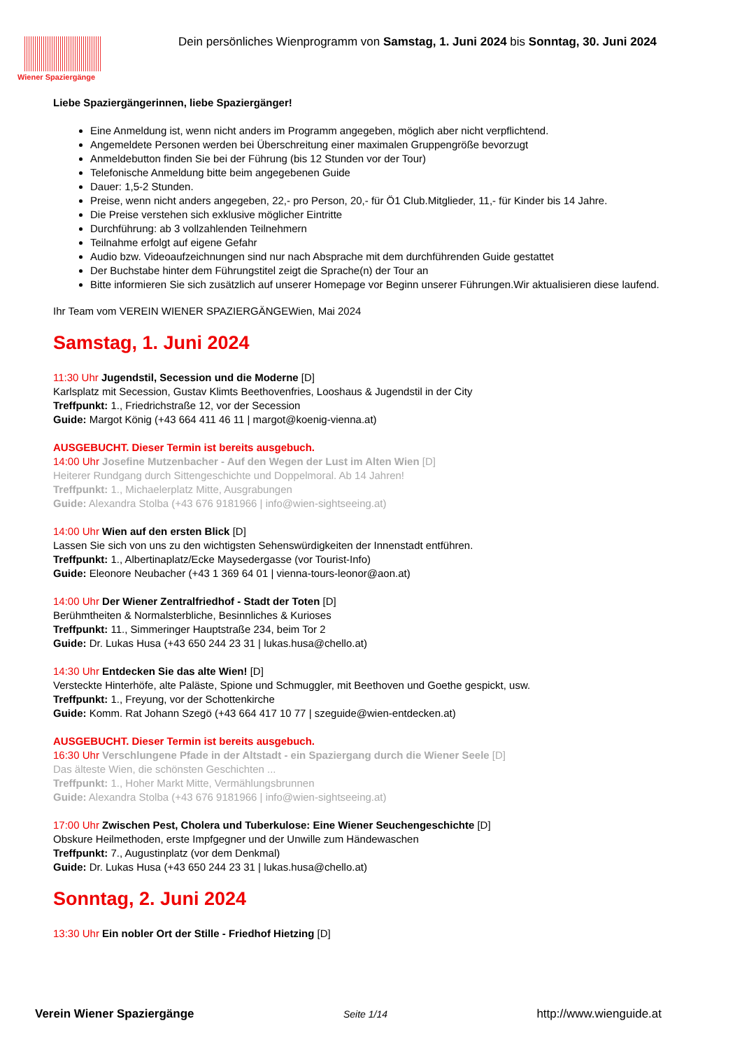Wiener Spaziergänge
Dein persönliches Wienprogramm von Samstag, 1. Juni 2024 bis Sonntag, 30. Juni 2024
Liebe Spaziergängerinnen, liebe Spaziergänger!
Eine Anmeldung ist, wenn nicht anders im Programm angegeben, möglich aber nicht verpflichtend.
Angemeldete Personen werden bei Überschreitung einer maximalen Gruppengröße bevorzugt
Anmeldebutton finden Sie bei der Führung (bis 12 Stunden vor der Tour)
Telefonische Anmeldung bitte beim angegebenen Guide
Dauer: 1,5-2 Stunden.
Preise, wenn nicht anders angegeben, 22,- pro Person, 20,- für Ö1 Club.Mitglieder, 11,- für Kinder bis 14 Jahre.
Die Preise verstehen sich exklusive möglicher Eintritte
Durchführung: ab 3 vollzahlenden Teilnehmern
Teilnahme erfolgt auf eigene Gefahr
Audio bzw. Videoaufzeichnungen sind nur nach Absprache mit dem durchführenden Guide gestattet
Der Buchstabe hinter dem Führungstitel zeigt die Sprache(n) der Tour an
Bitte informieren Sie sich zusätzlich auf unserer Homepage vor Beginn unserer Führungen.Wir aktualisieren diese laufend.
Ihr Team vom VEREIN WIENER SPAZIERGÄNGEWien, Mai 2024
Samstag, 1. Juni 2024
11:30 Uhr Jugendstil, Secession und die Moderne [D]
Karlsplatz mit Secession, Gustav Klimts Beethovenfries, Looshaus & Jugendstil in der City
Treffpunkt: 1., Friedrichstraße 12, vor der Secession
Guide: Margot König (+43 664 411 46 11 | margot@koenig-vienna.at)
AUSGEBUCHT. Dieser Termin ist bereits ausgebuch.
14:00 Uhr Josefine Mutzenbacher - Auf den Wegen der Lust im Alten Wien [D]
Heiterer Rundgang durch Sittengeschichte und Doppelmoral. Ab 14 Jahren!
Treffpunkt: 1., Michaelerplatz Mitte, Ausgrabungen
Guide: Alexandra Stolba (+43 676 9181966 | info@wien-sightseeing.at)
14:00 Uhr Wien auf den ersten Blick [D]
Lassen Sie sich von uns zu den wichtigsten Sehenswürdigkeiten der Innenstadt entführen.
Treffpunkt: 1., Albertinaplatz/Ecke Maysedergasse (vor Tourist-Info)
Guide: Eleonore Neubacher (+43 1 369 64 01 | vienna-tours-leonor@aon.at)
14:00 Uhr Der Wiener Zentralfriedhof - Stadt der Toten [D]
Berühmtheiten & Normalsterbliche, Besinnliches & Kurioses
Treffpunkt: 11., Simmeringer Hauptstraße 234, beim Tor 2
Guide: Dr. Lukas Husa (+43 650 244 23 31 | lukas.husa@chello.at)
14:30 Uhr Entdecken Sie das alte Wien! [D]
Versteckte Hinterhöfe, alte Paläste, Spione und Schmuggler, mit Beethoven und Goethe gespickt, usw.
Treffpunkt: 1., Freyung, vor der Schottenkirche
Guide: Komm. Rat Johann Szegö (+43 664 417 10 77 | szeguide@wien-entdecken.at)
AUSGEBUCHT. Dieser Termin ist bereits ausgebuch.
16:30 Uhr Verschlungene Pfade in der Altstadt - ein Spaziergang durch die Wiener Seele [D]
Das älteste Wien, die schönsten Geschichten ...
Treffpunkt: 1., Hoher Markt Mitte, Vermählungsbrunnen
Guide: Alexandra Stolba (+43 676 9181966 | info@wien-sightseeing.at)
17:00 Uhr Zwischen Pest, Cholera und Tuberkulose: Eine Wiener Seuchengeschichte [D]
Obskure Heilmethoden, erste Impfgegner und der Unwille zum Händewaschen
Treffpunkt: 7., Augustinplatz (vor dem Denkmal)
Guide: Dr. Lukas Husa (+43 650 244 23 31 | lukas.husa@chello.at)
Sonntag, 2. Juni 2024
13:30 Uhr Ein nobler Ort der Stille - Friedhof Hietzing [D]
Verein Wiener Spaziergänge Seite 1/14 http://www.wienguide.at